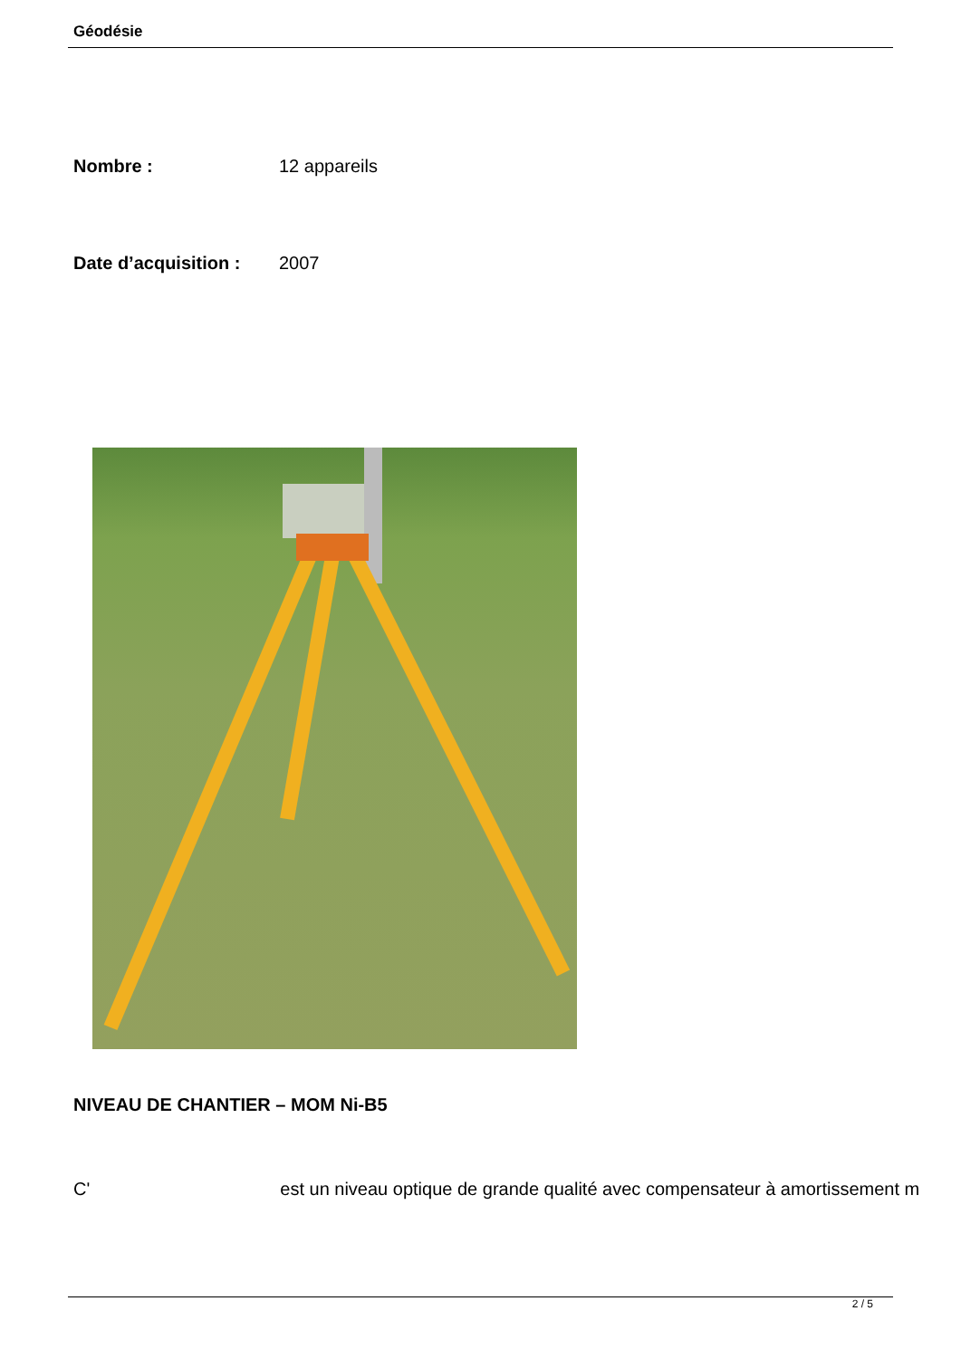Géodésie
| Nombre : | 12 appareils |
| Date d’acquisition : | 2007 |
NIVEAU DE CHANTIER – MOM Ni-B5
C' est un niveau optique de grande qualité avec compensateur à amortissement m
2 / 5